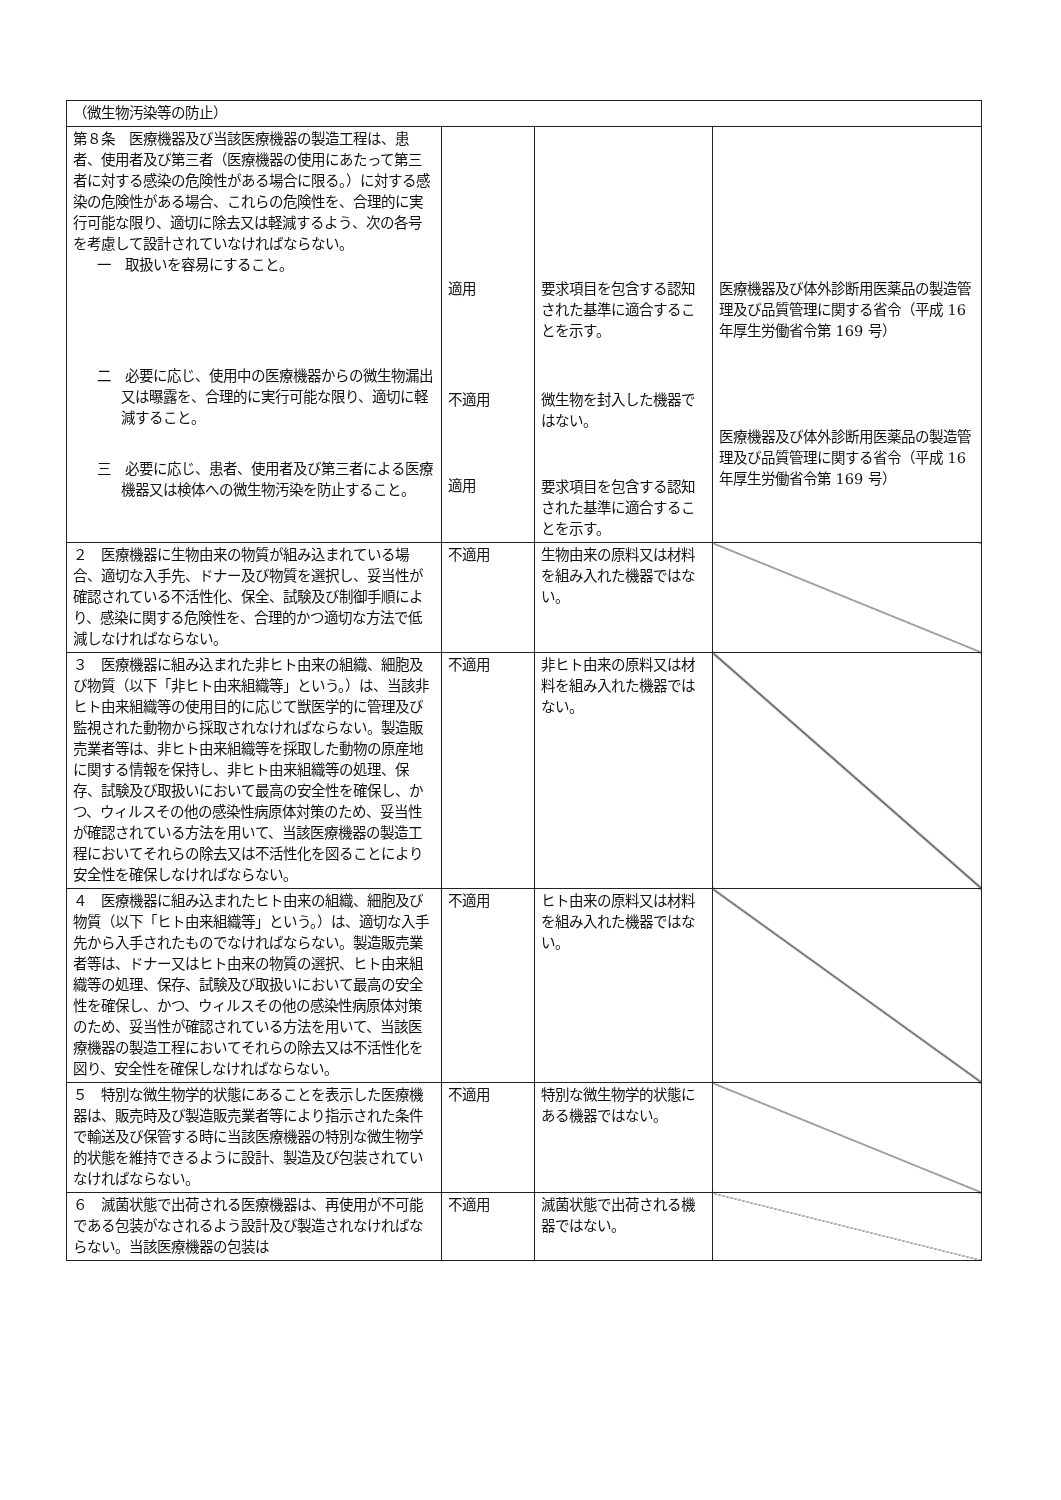| （微生物汚染等の防止） | | | |
| 第８条 医療機器及び当該医療機器の製造工程は、患者、使用者及び第三者（医療機器の使用にあたって第三者に対する感染の危険性がある場合に限る。）に対する感染の危険性がある場合、これらの危険性を、合理的に実行可能な限り、適切に除去又は軽減するよう、次の各号を考慮して設計されていなければならない。 一 取扱いを容易にすること。 二 必要に応じ、使用中の医療機器からの微生物漏出又は曝露を、合理的に実行可能な限り、適切に軽減すること。 三 必要に応じ、患者、使用者及び第三者による医療機器又は検体への微生物汚染を防止すること。 | 適用 不適用 適用 | 要求項目を包含する認知された基準に適合することを示す。 微生物を封入した機器ではない。 要求項目を包含する認知された基準に適合することを示す。 | 医療機器及び体外診断用医薬品の製造管理及び品質管理に関する省令（平成 16 年厚生労働省令第 169 号） 医療機器及び体外診断用医薬品の製造管理及び品質管理に関する省令（平成 16 年厚生労働省令第 169 号） |
| ２ 医療機器に生物由来の物質が組み込まれている場合、適切な入手先、ドナー及び物質を選択し、妥当性が確認されている不活性化、保全、試験及び制御手順により、感染に関する危険性を、合理的かつ適切な方法で低減しなければならない。 | 不適用 | 生物由来の原料又は材料を組み入れた機器ではない。 | |
| ３ 医療機器に組み込まれた非ヒト由来の組織、細胞及び物質（以下「非ヒト由来組織等」という。）は、当該非ヒト由来組織等の使用目的に応じて獣医学的に管理及び監視された動物から採取されなければならない。製造販売業者等は、非ヒト由来組織等を採取した動物の原産地に関する情報を保持し、非ヒト由来組織等の処理、保存、試験及び取扱いにおいて最高の安全性を確保し、かつ、ウィルスその他の感染性病原体対策のため、妥当性が確認されている方法を用いて、当該医療機器の製造工程においてそれらの除去又は不活性化を図ることにより安全性を確保しなければならない。 | 不適用 | 非ヒト由来の原料又は材料を組み入れた機器ではない。 | |
| ４ 医療機器に組み込まれたヒト由来の組織、細胞及び物質（以下「ヒト由来組織等」という。）は、適切な入手先から入手されたものでなければならない。製造販売業者等は、ドナー又はヒト由来の物質の選択、ヒト由来組織等の処理、保存、試験及び取扱いにおいて最高の安全性を確保し、かつ、ウィルスその他の感染性病原体対策のため、妥当性が確認されている方法を用いて、当該医療機器の製造工程においてそれらの除去又は不活性化を図り、安全性を確保しなければならない。 | 不適用 | ヒト由来の原料又は材料を組み入れた機器ではない。 | |
| ５ 特別な微生物学的状態にあることを表示した医療機器は、販売時及び製造販売業者等により指示された条件で輸送及び保管する時に当該医療機器の特別な微生物学的状態を維持できるように設計、製造及び包装されていなければならない。 | 不適用 | 特別な微生物学的状態にある機器ではない。 | |
| ６ 滅菌状態で出荷される医療機器は、再使用が不可能である包装がなされるよう設計及び製造されなければならない。当該医療機器の包装は | 不適用 | 滅菌状態で出荷される機器ではない。 | |